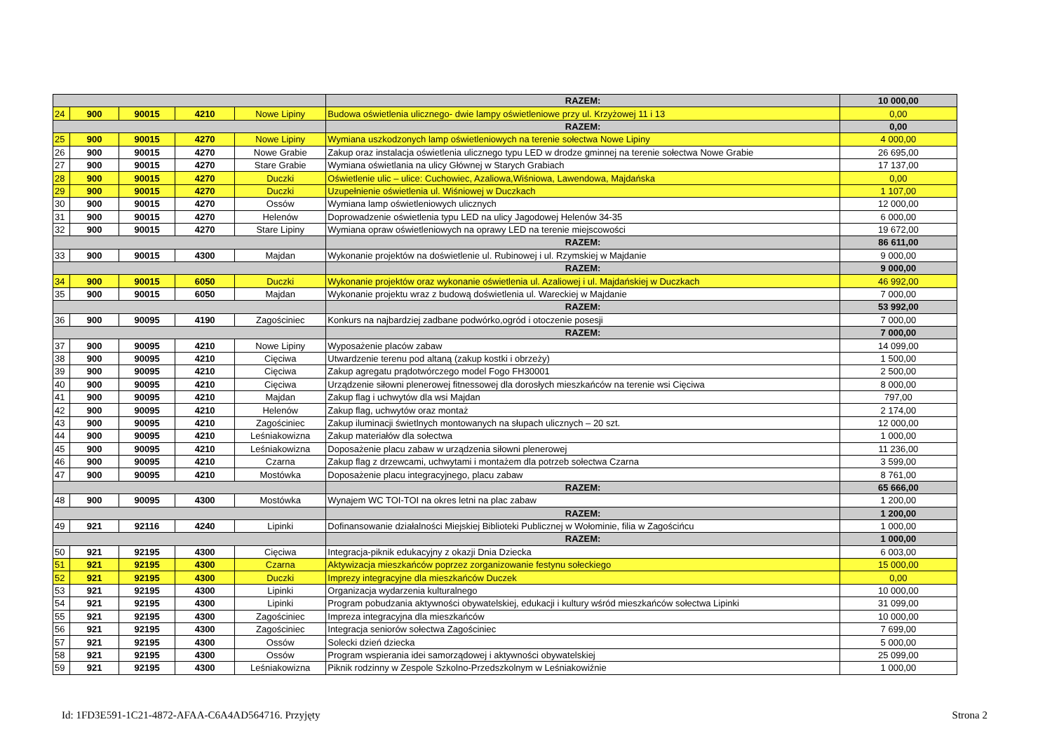| | | | | | RAZEM: | 10 000,00 |
| 24 | 900 | 90015 | 4210 | Nowe Lipiny | Budowa oświetlenia ulicznego- dwie lampy oświetleniowe przy ul. Krzyżowej 11 i 13 | 0,00 |
| | | | | | RAZEM: | 0,00 |
| 25 | 900 | 90015 | 4270 | Nowe Lipiny | Wymiana uszkodzonych lamp oświetleniowych na terenie sołectwa Nowe Lipiny | 4 000,00 |
| 26 | 900 | 90015 | 4270 | Nowe Grabie | Zakup oraz instalacja oświetlenia ulicznego typu LED w drodze gminnej na terenie sołectwa Nowe Grabie | 26 695,00 |
| 27 | 900 | 90015 | 4270 | Stare Grabie | Wymiana oświetlania na ulicy Głównej w Starych Grabiach | 17 137,00 |
| 28 | 900 | 90015 | 4270 | Duczki | Oświetlenie ulic – ulice: Cuchowiec, Azaliowa,Wiśniowa, Lawendowa, Majdańska | 0,00 |
| 29 | 900 | 90015 | 4270 | Duczki | Uzupełnienie oświetlenia ul. Wiśniowej w Duczkach | 1 107,00 |
| 30 | 900 | 90015 | 4270 | Ossów | Wymiana lamp oświetleniowych ulicznych | 12 000,00 |
| 31 | 900 | 90015 | 4270 | Helenów | Doprowadzenie oświetlenia typu LED na ulicy Jagodowej Helenów 34-35 | 6 000,00 |
| 32 | 900 | 90015 | 4270 | Stare Lipiny | Wymiana opraw oświetleniowych na oprawy LED na terenie miejscowości | 19 672,00 |
| | | | | | RAZEM: | 86 611,00 |
| 33 | 900 | 90015 | 4300 | Majdan | Wykonanie projektów na doświetlenie ul. Rubinowej i ul. Rzymskiej w Majdanie | 9 000,00 |
| | | | | | RAZEM: | 9 000,00 |
| 34 | 900 | 90015 | 6050 | Duczki | Wykonanie projektów oraz wykonanie oświetlenia ul. Azaliowej i ul. Majdańskiej w Duczkach | 46 992,00 |
| 35 | 900 | 90015 | 6050 | Majdan | Wykonanie projektu wraz z budową doświetlenia ul. Wareckiej w Majdanie | 7 000,00 |
| | | | | | RAZEM: | 53 992,00 |
| 36 | 900 | 90095 | 4190 | Zagościniec | Konkurs na najbardziej zadbane podwórko,ogród i otoczenie posesji | 7 000,00 |
| | | | | | RAZEM: | 7 000,00 |
| 37 | 900 | 90095 | 4210 | Nowe Lipiny | Wyposażenie placów zabaw | 14 099,00 |
| 38 | 900 | 90095 | 4210 | Cięciwa | Utwardzenie terenu pod altaną (zakup kostki i obrzeży) | 1 500,00 |
| 39 | 900 | 90095 | 4210 | Cięciwa | Zakup agregatu prądotwórczego model Fogo FH30001 | 2 500,00 |
| 40 | 900 | 90095 | 4210 | Cięciwa | Urządzenie siłowni plenerowej fitnessowej dla dorosłych mieszkańców na terenie wsi Cięciwa | 8 000,00 |
| 41 | 900 | 90095 | 4210 | Majdan | Zakup flag i uchwytów dla wsi Majdan | 797,00 |
| 42 | 900 | 90095 | 4210 | Helenów | Zakup flag, uchwytów oraz montaż | 2 174,00 |
| 43 | 900 | 90095 | 4210 | Zagościniec | Zakup iluminacji świetlnych montowanych na słupach ulicznych – 20 szt. | 12 000,00 |
| 44 | 900 | 90095 | 4210 | Leśniakowizna | Zakup materiałów dla sołectwa | 1 000,00 |
| 45 | 900 | 90095 | 4210 | Leśniakowizna | Doposażenie placu zabaw w urządzenia siłowni plenerowej | 11 236,00 |
| 46 | 900 | 90095 | 4210 | Czarna | Zakup flag z drzewcami, uchwytami i montażem dla potrzeb sołectwa Czarna | 3 599,00 |
| 47 | 900 | 90095 | 4210 | Mostówka | Doposażenie placu integracyjnego, placu zabaw | 8 761,00 |
| | | | | | RAZEM: | 65 666,00 |
| 48 | 900 | 90095 | 4300 | Mostówka | Wynajem WC TOI-TOI na okres letni na plac zabaw | 1 200,00 |
| | | | | | RAZEM: | 1 200,00 |
| 49 | 921 | 92116 | 4240 | Lipinki | Dofinansowanie działalności Miejskiej Biblioteki Publicznej w Wołominie, filia w Zagościńcu | 1 000,00 |
| | | | | | RAZEM: | 1 000,00 |
| 50 | 921 | 92195 | 4300 | Cięciwa | Integracja-piknik edukacyjny z okazji Dnia Dziecka | 6 003,00 |
| 51 | 921 | 92195 | 4300 | Czarna | Aktywizacja mieszkańców poprzez zorganizowanie festynu sołeckiego | 15 000,00 |
| 52 | 921 | 92195 | 4300 | Duczki | Imprezy integracyjne dla mieszkańców Duczek | 0,00 |
| 53 | 921 | 92195 | 4300 | Lipinki | Organizacja wydarzenia kulturalnego | 10 000,00 |
| 54 | 921 | 92195 | 4300 | Lipinki | Program pobudzania aktywności obywatelskiej, edukacji i kultury wśród mieszkańców sołectwa Lipinki | 31 099,00 |
| 55 | 921 | 92195 | 4300 | Zagościniec | Impreza integracyjna dla mieszkańców | 10 000,00 |
| 56 | 921 | 92195 | 4300 | Zagościniec | Integracja seniorów sołectwa Zagościniec | 7 699,00 |
| 57 | 921 | 92195 | 4300 | Ossów | Solecki dzień dziecka | 5 000,00 |
| 58 | 921 | 92195 | 4300 | Ossów | Program wspierania idei samorządowej i aktywności obywatelskiej | 25 099,00 |
| 59 | 921 | 92195 | 4300 | Leśniakowizna | Piknik rodzinny w Zespole Szkolno-Przedszkolnym w Leśniakowiźnie | 1 000,00 |
Id: 1FD3E591-1C21-4872-AFAA-C6A4AD564716. Przyjęty Strona 2